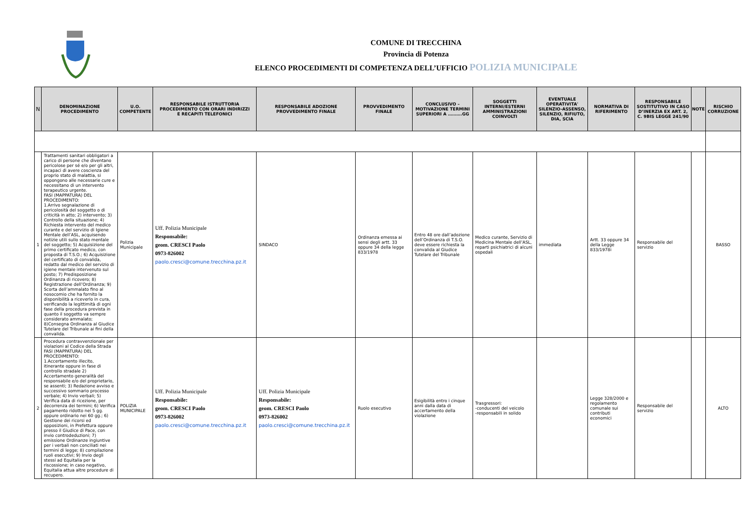COMUNE DI TRECCHINA
Provincia di Potenza
ELENCO PROCEDIMENTI DI COMPETENZA DELL’UFFICIO POLIZIA MUNICIPALE
| N | DENOMINAZIONE PROCEDIMENTO | U.O. COMPETENTE | RESPONSABILE ISTRUTTORIA PROCEDIMENTO CON ORARI INDIRIZZI E RECAPITI TELEFONICI | RESPONSABILE ADOZIONE PROVVEDIMENTO FINALE | PROVVEDIMENTO FINALE | CONCLUSIVO – MOTIVAZIONE TERMINI SUPERIORI A ……….GG | SOGGETTI INTERNI/ESTERNI AMMINISTRAZIONI COINVOLTI | EVENTUALE OPERATIVITA' SILENZIO-ASSENSO, SILENZIO, RIFIUTO, DIA, SCIA | NORMATIVA DI RIFERIMENTO | RESPONSABILE SOSTITUTIVO IN CASO D’INERZIA EX ART. 2, C. 9BIS LEGGE 241/90 | NOTE | RISCHIO CORRUZIONE |
| --- | --- | --- | --- | --- | --- | --- | --- | --- | --- | --- | --- | --- |
| 1 | Trattamenti sanitari obbligatori a carico di persone che diventano pericolose per sé e/o per gli altri, incapaci di avere coscienza del proprio stato di malattia, si oppongono alle necessarie cure e necessitano di un intervento terapeutico urgente. FASI (MAPPATURA) DEL PROCEDIMENTO: 1.Arrivo segnalazione di pericolosità del soggetto o di criticità in atto; 2) intervento; 3) Controllo della situazione; 4) Richiesta intervento del medico curante e del servizio di Igiene Mentale dell’ASL, acquisendo notizie utili sullo stato mentale del soggetto; 5) Acquisizione del primo certificato medico, con proposta di T.S.O.; 6) Acquisizione del certificato di convalida, redatto dal medico del servizio di igiene mentale intervenuto sul posto; 7) Predisposizione Ordinanza di ricovero; 8) Registrazione dell’Ordinanza; 9) Scorta dell’ammalato fino al nosocomio che ha fornito la disponibilità a riceverlo in cura, verificando la legittimità di ogni fase della procedura prevista in quanto il soggetto va sempre considerato ammalato; 8)Consegna Ordinanza al Giudice Tutelare del Tribunale ai fini della convalida. | Polizia Municipale | Uff. Polizia Municipale Responsabile: geom. CRESCI Paolo 0973-826002 paolo.cresci@comune.trecchina.pz.it | SINDACO | Ordinanza emessa ai sensi degli artt. 33 oppure 34 della legge 833/1978 | Entro 48 ore dall’adozione dell’Ordinanza di T.S.O. deve essere richiesta la convalida al Giudice Tutelare del Tribunale | Medico curante, Servizio di Medicina Mentale dell’ASL, reparti psichiatrici di alcuni ospedali | immediata | Artt. 33 oppure 34 della Legge 833/1978i | Responsabile del servizio | | BASSO |
| 2 | Procedura contravvenzionale per violazioni al Codice della Strada FASI (MAPPATURA) DEL PROCEDIMENTO: 1.Accertamento illecito, itinerante oppure in fase di controllo stradale 2) Accertamento generalità del responsabile e/o del proprietario, se assenti; 3) Redazione avviso e successivo sommario processo verbale; 4) Invio verbali; 5) Verifica data di ricezione, per decorrenza dei termini; 6) Verifica pagamento ridotto nei 5 gg. oppure ordinario nei 60 gg.; 6) Gestione dei ricorsi ed opposizioni, in Prefettura oppure presso il Giudice di Pace, con invio controdeduzioni; 7) emissione Ordinanze ingiuntive per i verbali non conciliati nei termini di legge; 8) compilazione ruoli esecutivi; 9) Invio degli stessi ad Equitalia per la riscossione; in caso negativo, Equitalia attua altre procedure di recupero. | POLIZIA MUNICIPALE | Uff. Polizia Municipale Responsabile: geom. CRESCI Paolo 0973-826002 paolo.cresci@comune.trecchina.pz.it | Uff. Polizia Municipale Responsabile: geom. CRESCI Paolo 0973-826002 paolo.cresci@comune.trecchina.pz.it | Ruolo esecutivo | Esigibilità entro i cinque anni dalla data di accertamento della violazione | Trasgressori: -conducenti del veicolo -responsabili in solido | | Legge 328/2000 e regolamento comunale sui contributi economici | Responsabile del servizio | | ALTO |